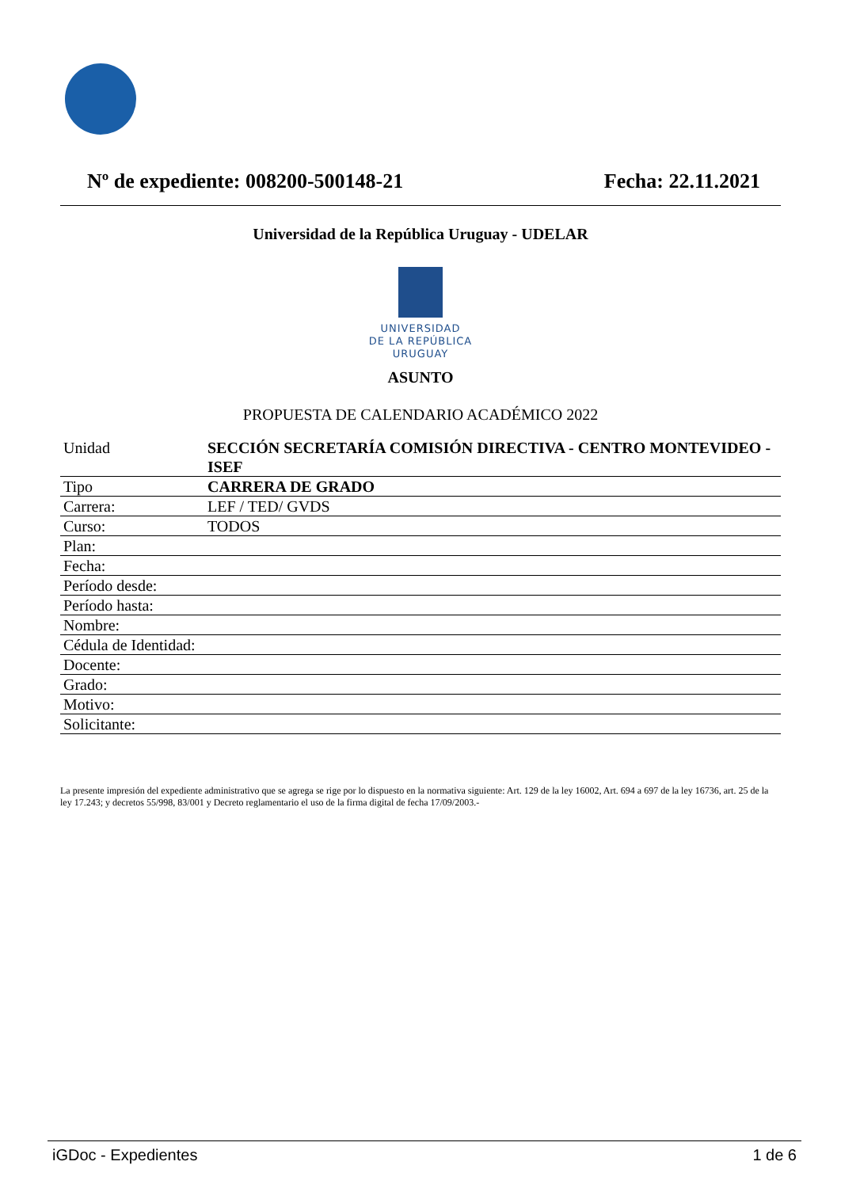Nº de expediente: 008200-500148-21 Fecha: 22.11.2021
Universidad de la República Uruguay - UDELAR
UNIVERSIDAD
DE LA REPÚBLICA
URUGUAY
ASUNTO
PROPUESTA DE CALENDARIO ACADÉMICO 2022
| Unidad | SECCIÓN SECRETARÍA COMISIÓN DIRECTIVA - CENTRO MONTEVIDEO - ISEF |
| Tipo | CARRERA DE GRADO |
| Carrera: | LEF / TED/ GVDS |
| Curso: | TODOS |
| Plan: | |
| Fecha: | |
| Período desde: | |
| Período hasta: | |
| Nombre: | |
| Cédula de Identidad: | |
| Docente: | |
| Grado: | |
| Motivo: | |
| Solicitante: | |
La presente impresión del expediente administrativo que se agrega se rige por lo dispuesto en la normativa siguiente: Art. 129 de la ley 16002, Art. 694 a 697 de la ley 16736, art. 25 de la ley 17.243; y decretos 55/998, 83/001 y Decreto reglamentario el uso de la firma digital de fecha 17/09/2003.-
iGDoc - Expedientes 1 de 6